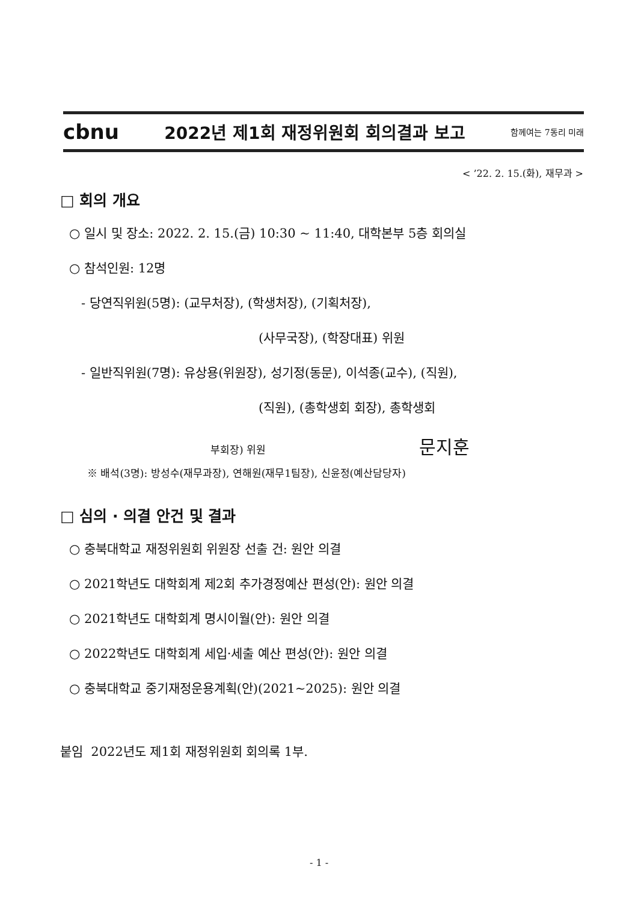cbnu 2022년 제1회 재정위원회 회의결과 보고 함께여는 7동리 미래
< ’22. 2. 15.(화), 재무과 >
□ 회의 개요
○ 일시 및 장소: 2022. 2. 15.(금) 10:30 ~ 11:40, 대학본부 5층 회의실
○ 참석인원: 12명
- 당연직위원(5명): (교무처장), (학생처장), (기획처장),
(사무국장), (학장대표) 위원
- 일반직위원(7명): 유상용(위원장), 성기정(동문), 이석종(교수), (직원),
(직원), (총학생회 회장), 총학생회
부회장) 위원 문지훈
※ 배석(3명): 방성수(재무과장), 연해원(재무1팀장), 신윤정(예산담당자)
□ 심의 · 의결 안건 및 결과
○ 충북대학교 재정위원회 위원장 선출 건: 원안 의결
○ 2021학년도 대학회계 제2회 추가경정예산 편성(안): 원안 의결
○ 2021학년도 대학회계 명시이월(안): 원안 의결
○ 2022학년도 대학회계 세입·세출 예산 편성(안): 원안 의결
○ 충북대학교 중기재정운용계획(안)(2021~2025): 원안 의결
붙임 2022년도 제1회 재정위원회 회의록 1부.
- 1 -